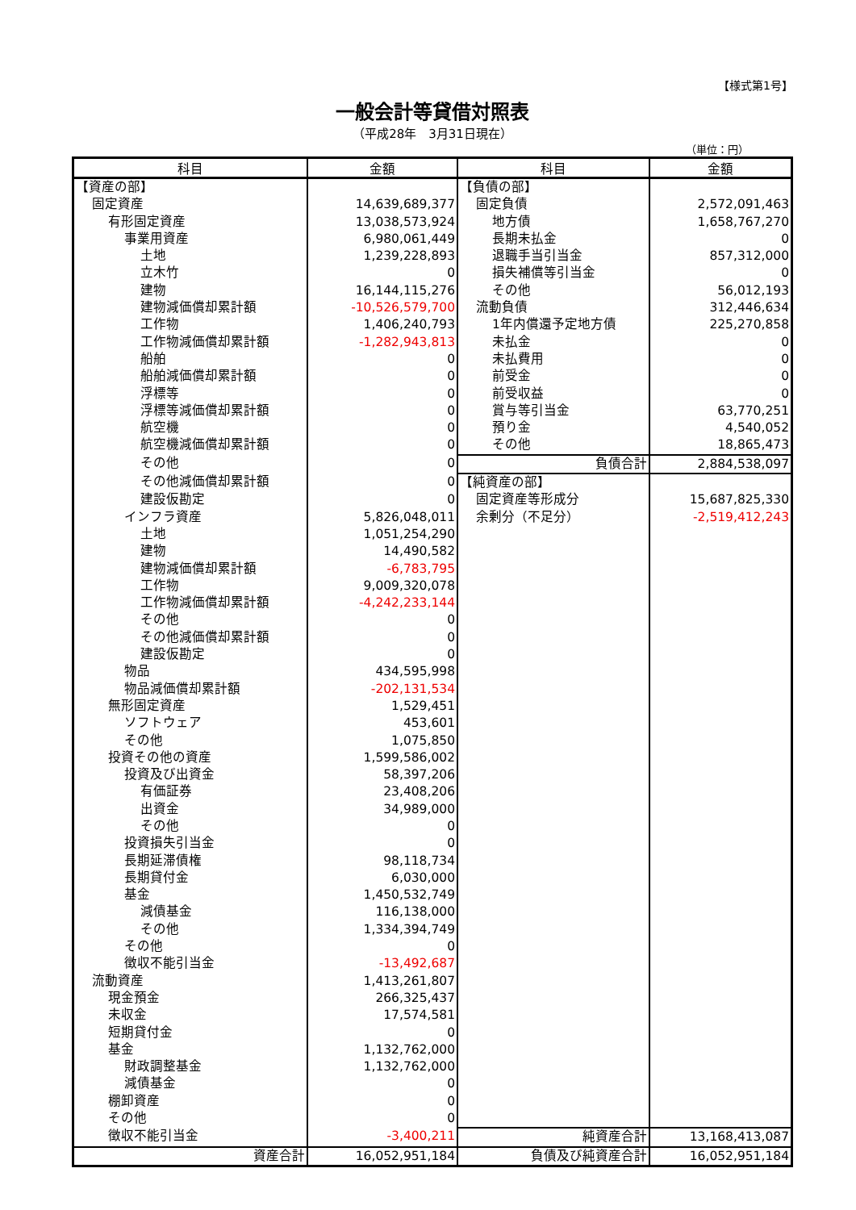【様式第1号】
一般会計等貸借対照表
（平成28年　3月31日現在）
（単位：円）
| 科目 | 金額 | 科目 | 金額 |
| --- | --- | --- | --- |
| 【資産の部】 | | 【負債の部】 | |
| 固定資産 | 14,639,689,377 | 固定負債 | 2,572,091,463 |
| 有形固定資産 | 13,038,573,924 | 地方債 | 1,658,767,270 |
| 事業用資産 | 6,980,061,449 | 長期未払金 | 0 |
| 土地 | 1,239,228,893 | 退職手当引当金 | 857,312,000 |
| 立木竹 | 0 | 損失補償等引当金 | 0 |
| 建物 | 16,144,115,276 | その他 | 56,012,193 |
| 建物減価償却累計額 | -10,526,579,700 | 流動負債 | 312,446,634 |
| 工作物 | 1,406,240,793 | 1年内償還予定地方債 | 225,270,858 |
| 工作物減価償却累計額 | -1,282,943,813 | 未払金 | 0 |
| 船舶 | 0 | 未払費用 | 0 |
| 船舶減価償却累計額 | 0 | 前受金 | 0 |
| 浮標等 | 0 | 前受収益 | 0 |
| 浮標等減価償却累計額 | 0 | 賞与等引当金 | 63,770,251 |
| 航空機 | 0 | 預り金 | 4,540,052 |
| 航空機減価償却累計額 | 0 | その他 | 18,865,473 |
| その他 | 0 | 負債合計 | 2,884,538,097 |
| その他減価償却累計額 | 0 | 【純資産の部】 | |
| 建設仮勘定 | 0 | 固定資産等形成分 | 15,687,825,330 |
| インフラ資産 | 5,826,048,011 | 余剰分（不足分） | -2,519,412,243 |
| 土地 | 1,051,254,290 | | |
| 建物 | 14,490,582 | | |
| 建物減価償却累計額 | -6,783,795 | | |
| 工作物 | 9,009,320,078 | | |
| 工作物減価償却累計額 | -4,242,233,144 | | |
| その他 | 0 | | |
| その他減価償却累計額 | 0 | | |
| 建設仮勘定 | 0 | | |
| 物品 | 434,595,998 | | |
| 物品減価償却累計額 | -202,131,534 | | |
| 無形固定資産 | 1,529,451 | | |
| ソフトウェア | 453,601 | | |
| その他 | 1,075,850 | | |
| 投資その他の資産 | 1,599,586,002 | | |
| 投資及び出資金 | 58,397,206 | | |
| 有価証券 | 23,408,206 | | |
| 出資金 | 34,989,000 | | |
| その他 | 0 | | |
| 投資損失引当金 | 0 | | |
| 長期延滞債権 | 98,118,734 | | |
| 長期貸付金 | 6,030,000 | | |
| 基金 | 1,450,532,749 | | |
| 減債基金 | 116,138,000 | | |
| その他 | 1,334,394,749 | | |
| その他 | 0 | | |
| 徴収不能引当金 | -13,492,687 | | |
| 流動資産 | 1,413,261,807 | | |
| 現金預金 | 266,325,437 | | |
| 未収金 | 17,574,581 | | |
| 短期貸付金 | 0 | | |
| 基金 | 1,132,762,000 | | |
| 財政調整基金 | 1,132,762,000 | | |
| 減債基金 | 0 | | |
| 棚卸資産 | 0 | | |
| その他 | 0 | | |
| 徴収不能引当金 | -3,400,211 | 純資産合計 | 13,168,413,087 |
| 資産合計 | 16,052,951,184 | 負債及び純資産合計 | 16,052,951,184 |